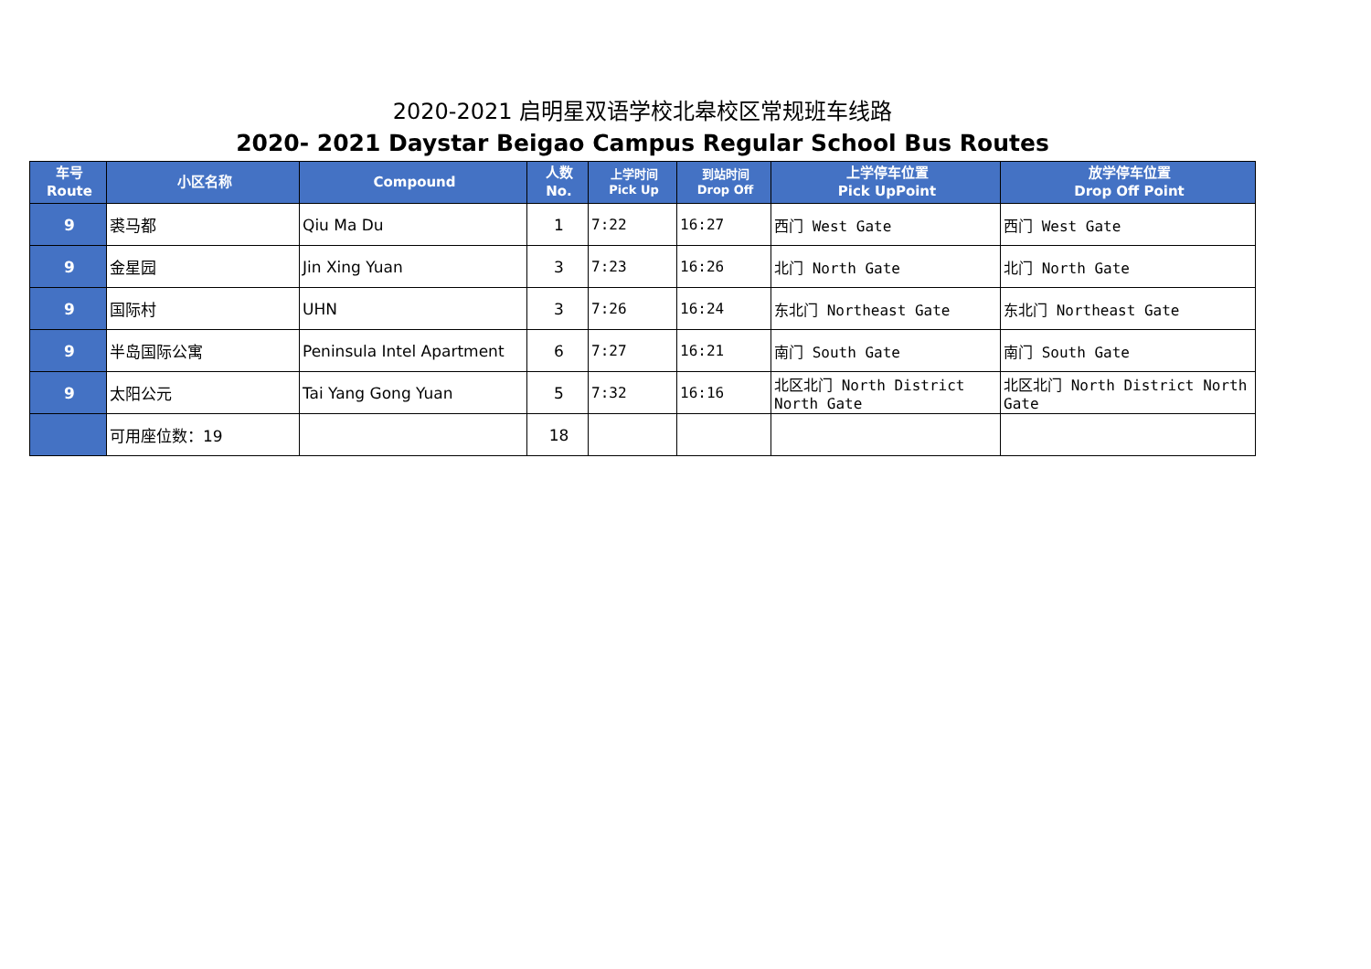2020-2021 启明星双语学校北皋校区常规班车线路
2020- 2021 Daystar Beigao Campus Regular School Bus Routes
| 车号 Route | 小区名称 | Compound | 人数 No. | 上学时间 Pick Up | 到站时间 Drop Off | 上学停车位置 Pick UpPoint | 放学停车位置 Drop Off Point |
| --- | --- | --- | --- | --- | --- | --- | --- |
| 9 | 裘马都 | Qiu Ma Du | 1 | 7:22 | 16:27 | 西门 West Gate | 西门 West Gate |
| 9 | 金星园 | Jin Xing Yuan | 3 | 7:23 | 16:26 | 北门 North Gate | 北门 North Gate |
| 9 | 国际村 | UHN | 3 | 7:26 | 16:24 | 东北门 Northeast Gate | 东北门 Northeast Gate |
| 9 | 半岛国际公寓 | Peninsula Intel Apartment | 6 | 7:27 | 16:21 | 南门 South Gate | 南门 South Gate |
| 9 | 太阳公元 | Tai Yang Gong Yuan | 5 | 7:32 | 16:16 | 北区北门 North District North Gate | 北区北门 North District North Gate |
| | 可用座位数：19 | | 18 | | | | |